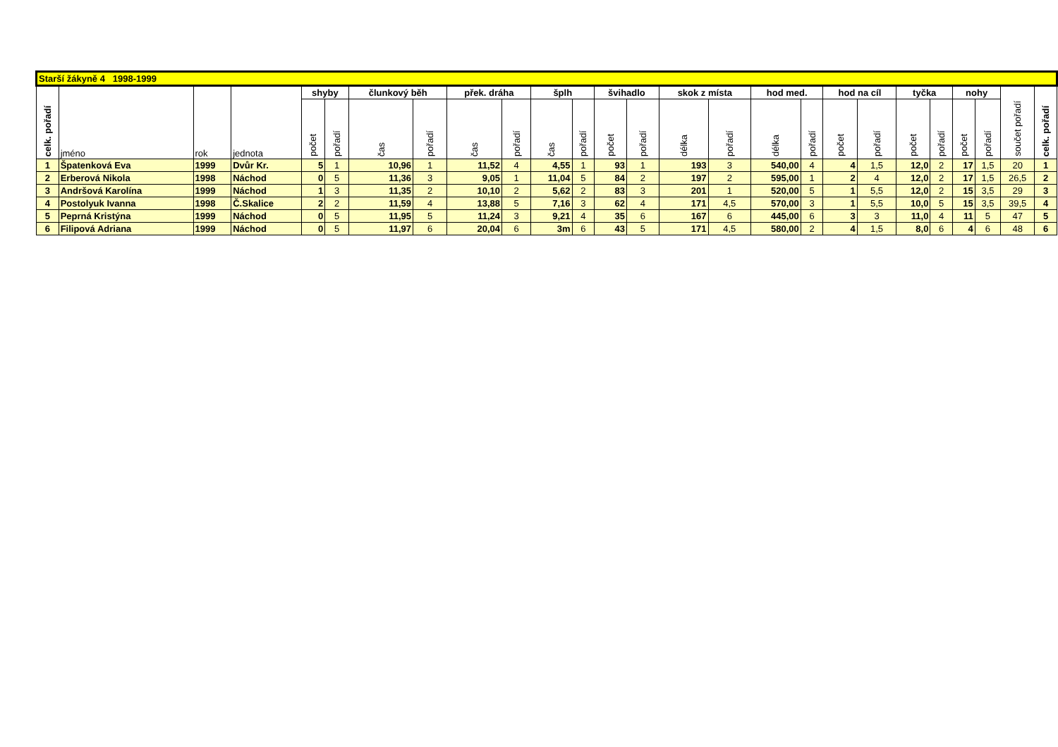| Starší žákyně 4 1998-1999 | | | | | | | | | | | | | | | | | | | | | | | | | |
| celk. pořadí | jméno | rok | jednota | shyby | | člunkový běh | | přek. dráha | | šplh | | švihadlo | | skok z místa | | hod med. | | hod na cíl | | tyčka | | nohy | | součet pořadí | celk. pořadí |
| | | | | počet | pořadí | čas | pořadí | čas | pořadí | čas | pořadí | počet | pořadí | délka | pořadí | délka | pořadí | počet | pořadí | počet | pořadí | počet | pořadí | | |
| 1 | Špatenková Eva | 1999 | Dvůr Kr. | 5 | 1 | 10,96 | 1 | 11,52 | 4 | 4,55 | 1 | 93 | 1 | 193 | 3 | 540,00 | 4 | 4 | 1,5 | 12,0 | 2 | 17 | 1,5 | 20 | 1 |
| 2 | Erberová Nikola | 1998 | Náchod | 0 | 5 | 11,36 | 3 | 9,05 | 1 | 11,04 | 5 | 84 | 2 | 197 | 2 | 595,00 | 1 | 2 | 4 | 12,0 | 2 | 17 | 1,5 | 26,5 | 2 |
| 3 | Andršová Karolína | 1999 | Náchod | 1 | 3 | 11,35 | 2 | 10,10 | 2 | 5,62 | 2 | 83 | 3 | 201 | 1 | 520,00 | 5 | 1 | 5,5 | 12,0 | 2 | 15 | 3,5 | 29 | 3 |
| 4 | Postolyuk Ivanna | 1998 | Č.Skalice | 2 | 2 | 11,59 | 4 | 13,88 | 5 | 7,16 | 3 | 62 | 4 | 171 | 4,5 | 570,00 | 3 | 1 | 5,5 | 10,0 | 5 | 15 | 3,5 | 39,5 | 4 |
| 5 | Peprná Kristýna | 1999 | Náchod | 0 | 5 | 11,95 | 5 | 11,24 | 3 | 9,21 | 4 | 35 | 6 | 167 | 6 | 445,00 | 6 | 3 | 3 | 11,0 | 4 | 11 | 5 | 47 | 5 |
| 6 | Filipová Adriana | 1999 | Náchod | 0 | 5 | 11,97 | 6 | 20,04 | 6 | 3m | 6 | 43 | 5 | 171 | 4,5 | 580,00 | 2 | 4 | 1,5 | 8,0 | 6 | 4 | 6 | 48 | 6 |